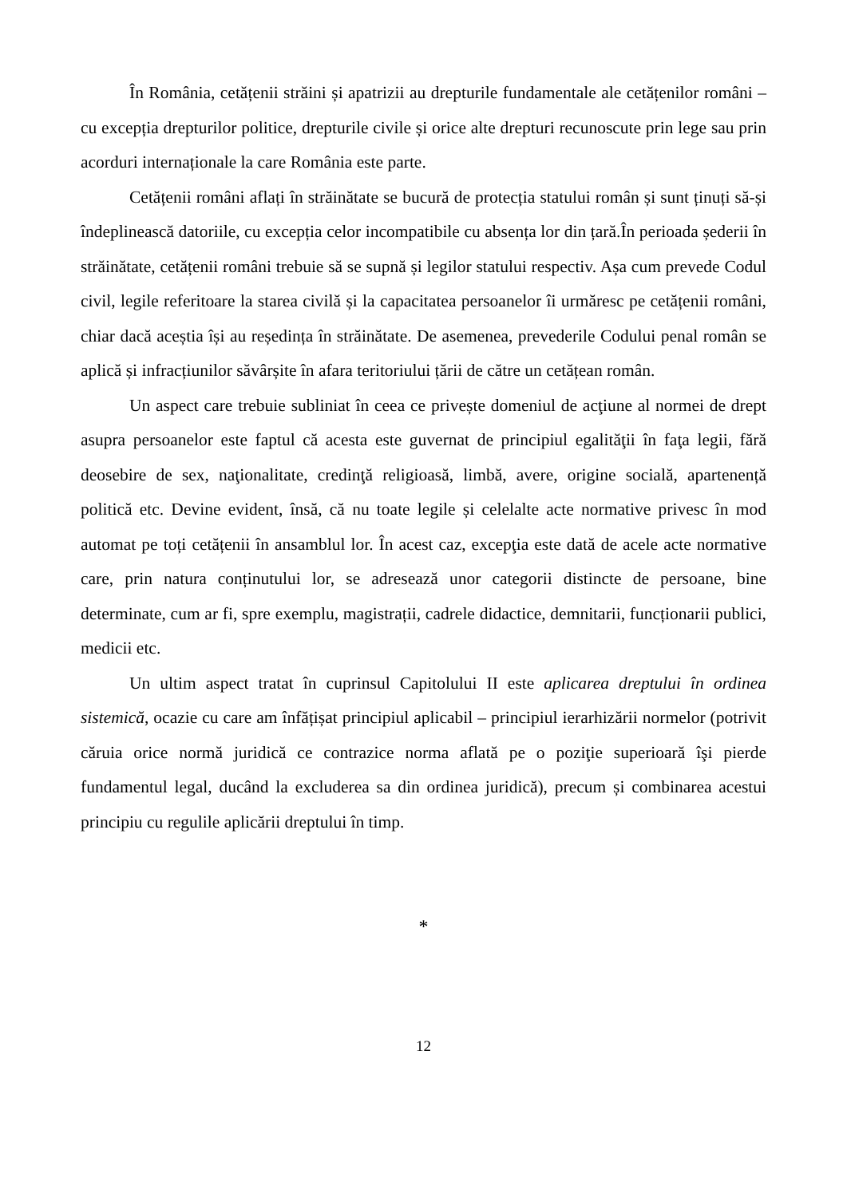În România, cetățenii străini și apatrizii au drepturile fundamentale ale cetățenilor români – cu excepția drepturilor politice, drepturile civile și orice alte drepturi recunoscute prin lege sau prin acorduri internaționale la care România este parte.
Cetățenii români aflați în străinătate se bucură de protecția statului român și sunt ținuți să-și îndeplinească datoriile, cu excepția celor incompatibile cu absența lor din țară.În perioada șederii în străinătate, cetățenii români trebuie să se supnă și legilor statului respectiv. Așa cum prevede Codul civil, legile referitoare la starea civilă și la capacitatea persoanelor îi urmăresc pe cetățenii români, chiar dacă aceștia își au reședința în străinătate. De asemenea, prevederile Codului penal român se aplică și infracțiunilor săvârșite în afara teritoriului țării de către un cetățean român.
Un aspect care trebuie subliniat în ceea ce privește domeniul de acţiune al normei de drept asupra persoanelor este faptul că acesta este guvernat de principiul egalităţii în faţa legii, fără deosebire de sex, naţionalitate, credinţă religioasă, limbă, avere, origine socială, apartenență politică etc. Devine evident, însă, că nu toate legile și celelalte acte normative privesc în mod automat pe toți cetățenii în ansamblul lor. În acest caz, excepţia este dată de acele acte normative care, prin natura conținutului lor, se adresează unor categorii distincte de persoane, bine determinate, cum ar fi, spre exemplu, magistrații, cadrele didactice, demnitarii, funcționarii publici, medicii etc.
Un ultim aspect tratat în cuprinsul Capitolului II este aplicarea dreptului în ordinea sistemică, ocazie cu care am înfățișat principiul aplicabil – principiul ierarhizării normelor (potrivit căruia orice normă juridică ce contrazice norma aflată pe o poziţie superioară îşi pierde fundamentul legal, ducând la excluderea sa din ordinea juridică), precum și combinarea acestui principiu cu regulile aplicării dreptului în timp.
*
12